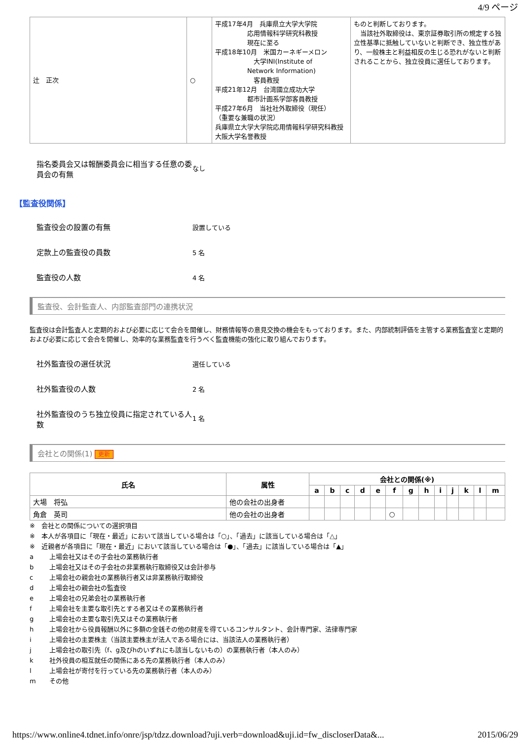4/9 ページ
| 辻 正次 | ○ | 平成17年4月 兵庫県立大学大学院 応用情報科学研究科教授 現在に至る 平成18年10月 米国カーネギーメロン 大学INI(Institute of Network Information) 客員教授 平成21年12月 台湾國立成功大学 都市計画系学部客員教授 平成27年6月 当社社外取締役（現任） （重要な兼職の状況） 兵庫県立大学大学院応用情報科学研究科教授 大阪大学名誉教授 | ものと判断しております。 当該社外取締役は、東京証券取引所の規定する独立性基準に抵触していないと判断でき、独立性があり、一般株主と利益相反の生じる恐れがないと判断されることから、独立役員に選任しております。 |
指名委員会又は報酬委員会に相当する任意の委員会の有無
なし
【監査役関係】
監査役会の設置の有無
設置している
定款上の監査役の員数
5 名
監査役の人数
4 名
監査役、会計監査人、内部監査部門の連携状況
監査役は会計監査人と定期的および必要に応じて会合を開催し、財務情報等の意見交換の機会をもっております。また、内部統制評価を主管する業務監査室と定期的および必要に応じて会合を開催し、効率的な業務監査を行うべく監査機能の強化に取り組んでおります。
社外監査役の選任状況
選任している
社外監査役の人数
2 名
社外監査役のうち独立役員に指定されている人数
1 名
会社との関係(1) 更新
| 氏名 | 属性 | 会社との関係(※) | | | | | | | | | | | | |
| --- | --- | --- | --- | --- | --- | --- | --- | --- | --- | --- | --- | --- | --- | --- |
| | | a | b | c | d | e | f | g | h | i | j | k | l | m |
| 大場 将弘 | 他の会社の出身者 | | | | | | | | | | | | | |
| 角倉 英司 | 他の会社の出身者 | | | | | | ○ | | | | | | | |
※　会社との関係についての選択項目
※　本人が各項目に「現在・最近」において該当している場合は「○」、「過去」に該当している場合は「△」
※　近親者が各項目に「現在・最近」において該当している場合は「●」、「過去」に該当している場合は「▲」
a 上場会社又はその子会社の業務執行者
b 上場会社又はその子会社の非業務執行取締役又は会計参与
c 上場会社の親会社の業務執行者又は非業務執行取締役
d 上場会社の親会社の監査役
e 上場会社の兄弟会社の業務執行者
f 上場会社を主要な取引先とする者又はその業務執行者
g 上場会社の主要な取引先又はその業務執行者
h 上場会社から役員報酬以外に多額の金銭その他の財産を得ているコンサルタント、会計専門家、法律専門家
i 上場会社の主要株主（当該主要株主が法人である場合には、当該法人の業務執行者）
j 上場会社の取引先（f、g及びhのいずれにも該当しないもの）の業務執行者（本人のみ）
k 社外役員の相互就任の関係にある先の業務執行者（本人のみ）
l 上場会社が寄付を行っている先の業務執行者（本人のみ）
m その他
https://www.online4.tdnet.info/onre/jsp/tdzz.download?uji.verb=download&uji.id=fw_discloserData&... 2015/06/29